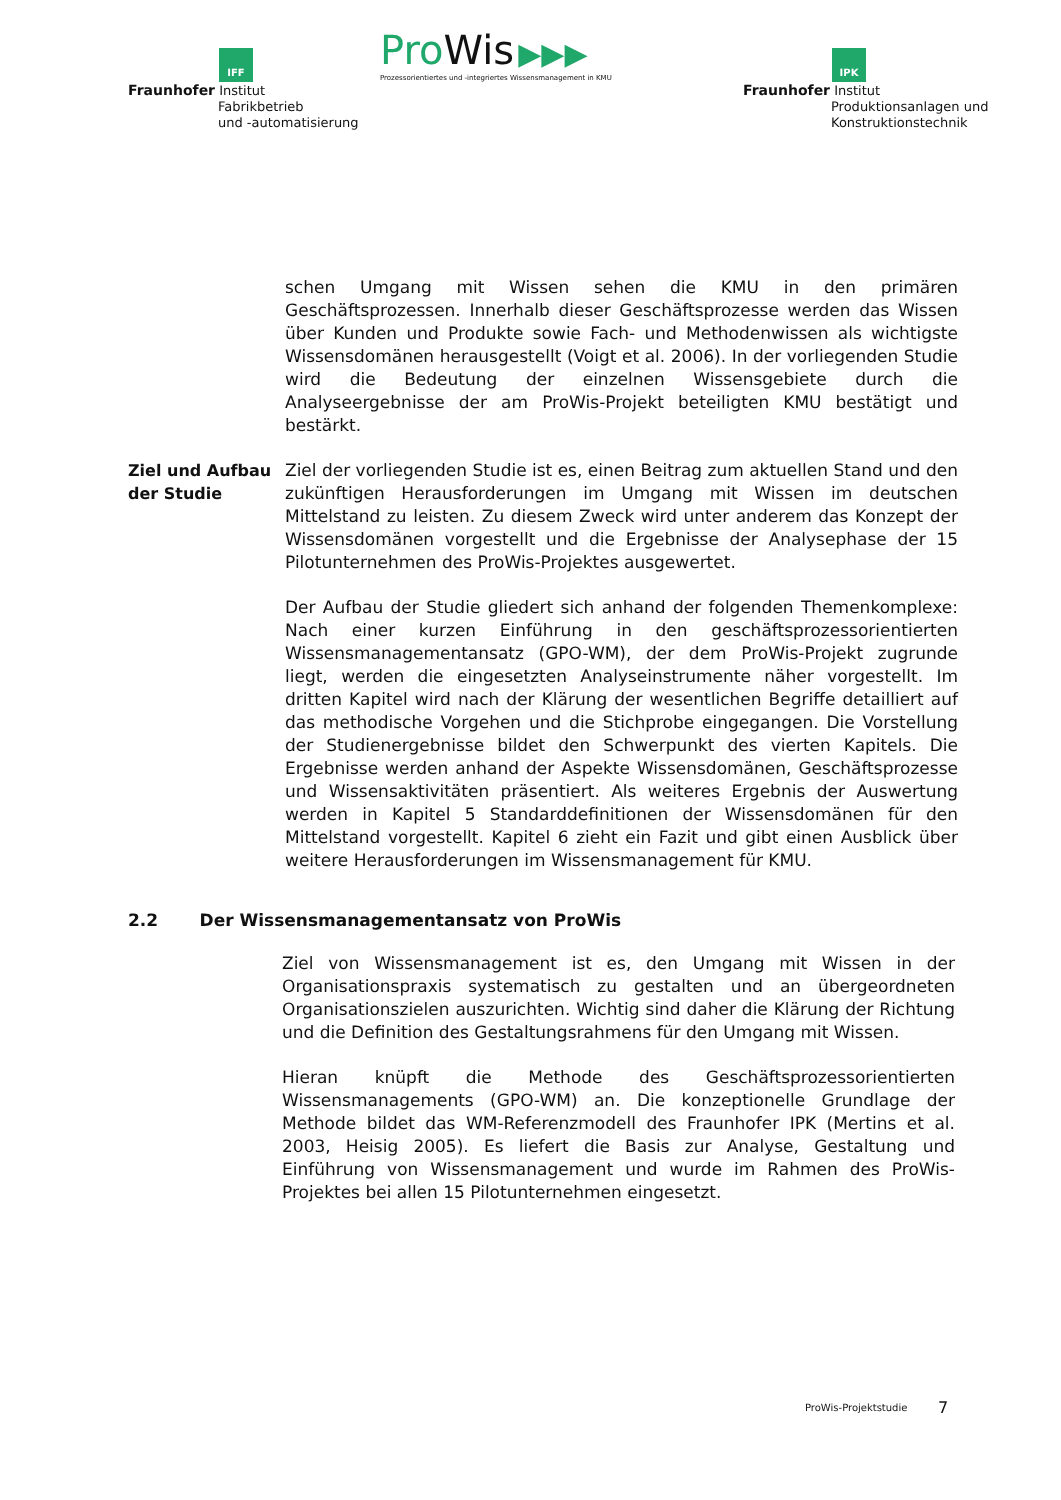IFF
Fraunhofer Institut
Fabrikbetrieb
und -automatisierung
Pro Wis ▶▶▶
Prozessorientiertes und -integriertes Wissensmanagement in KMU
IPK
Fraunhofer Institut
Produktionsanlagen und
Konstruktionstechnik
schen Umgang mit Wissen sehen die KMU in den primären Geschäftsprozessen. Innerhalb dieser Geschäftsprozesse werden das Wissen über Kunden und Produkte sowie Fach- und Methodenwissen als wichtigste Wissensdomänen herausgestellt (Voigt et al. 2006). In der vorliegenden Studie wird die Bedeutung der einzelnen Wissensgebiete durch die Analyseergebnisse der am ProWis-Projekt beteiligten KMU bestätigt und bestärkt.
Ziel und Aufbau der Studie
Ziel der vorliegenden Studie ist es, einen Beitrag zum aktuellen Stand und den zukünftigen Herausforderungen im Umgang mit Wissen im deutschen Mittelstand zu leisten. Zu diesem Zweck wird unter anderem das Konzept der Wissensdomänen vorgestellt und die Ergebnisse der Analysephase der 15 Pilotunternehmen des ProWis-Projektes ausgewertet.
Der Aufbau der Studie gliedert sich anhand der folgenden Themenkomplexe: Nach einer kurzen Einführung in den geschäftsprozessorientierten Wissensmanagementansatz (GPO-WM), der dem ProWis-Projekt zugrunde liegt, werden die eingesetzten Analyseinstrumente näher vorgestellt. Im dritten Kapitel wird nach der Klärung der wesentlichen Begriffe detailliert auf das methodische Vorgehen und die Stichprobe eingegangen. Die Vorstellung der Studienergebnisse bildet den Schwerpunkt des vierten Kapitels. Die Ergebnisse werden anhand der Aspekte Wissensdomänen, Geschäftsprozesse und Wissensaktivitäten präsentiert. Als weiteres Ergebnis der Auswertung werden in Kapitel 5 Standarddefinitionen der Wissensdomänen für den Mittelstand vorgestellt. Kapitel 6 zieht ein Fazit und gibt einen Ausblick über weitere Herausforderungen im Wissensmanagement für KMU.
2.2 Der Wissensmanagementansatz von ProWis
Ziel von Wissensmanagement ist es, den Umgang mit Wissen in der Organisationspraxis systematisch zu gestalten und an übergeordneten Organisationszielen auszurichten. Wichtig sind daher die Klärung der Richtung und die Definition des Gestaltungsrahmens für den Umgang mit Wissen.
Hieran knüpft die Methode des Geschäftsprozessorientierten Wissensmanagements (GPO-WM) an. Die konzeptionelle Grundlage der Methode bildet das WM-Referenzmodell des Fraunhofer IPK (Mertins et al. 2003, Heisig 2005). Es liefert die Basis zur Analyse, Gestaltung und Einführung von Wissensmanagement und wurde im Rahmen des ProWis-Projektes bei allen 15 Pilotunternehmen eingesetzt.
ProWis-Projektstudie 7